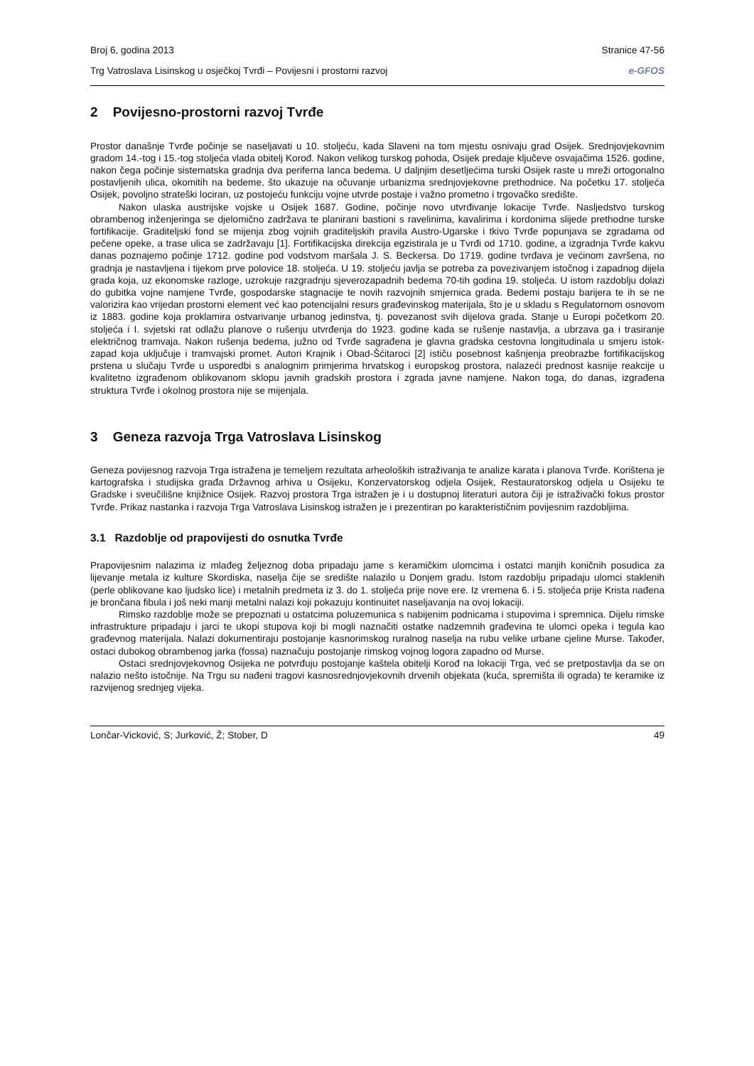Broj 6, godina 2013 Stranice 47-56
Trg Vatroslava Lisinskog u osječkoj Tvrđi – Povijesni i prostorni razvoj e-GFOS
2 Povijesno-prostorni razvoj Tvrđe
Prostor današnje Tvrđe počinje se naseljavati u 10. stoljeću, kada Slaveni na tom mjestu osnivaju grad Osijek. Srednjovjekovnim gradom 14.-tog i 15.-tog stoljeća vlada obitelj Korođ. Nakon velikog turskog pohoda, Osijek predaje ključeve osvajačima 1526. godine, nakon čega počinje sistematska gradnja dva periferna lanca bedema. U daljnjim desetljećima turski Osijek raste u mreži ortogonalno postavljenih ulica, okomitih na bedeme, što ukazuje na očuvanje urbanizma srednjovjekovne prethodnice. Na početku 17. stoljeća Osijek, povoljno strateški lociran, uz postojeću funkciju vojne utvrde postaje i važno prometno i trgovačko središte.
Nakon ulaska austrijske vojske u Osijek 1687. Godine, počinje novo utvrđivanje lokacije Tvrđe. Nasljedstvo turskog obrambenog inženjeringa se djelomično zadržava te planirani bastioni s ravelinima, kavalirima i kordonima slijede prethodne turske fortifikacije. Graditeljski fond se mijenja zbog vojnih graditeljskih pravila Austro-Ugarske i tkivo Tvrđe popunjava se zgradama od pečene opeke, a trase ulica se zadržavaju [1]. Fortifikacijska direkcija egzistirala je u Tvrđi od 1710. godine, a izgradnja Tvrđe kakvu danas poznajemo počinje 1712. godine pod vodstvom maršala J. S. Beckersa. Do 1719. godine tvrđava je većinom završena, no gradnja je nastavljena i tijekom prve polovice 18. stoljeća. U 19. stoljeću javlja se potreba za povezivanjem istočnog i zapadnog dijela grada koja, uz ekonomske razloge, uzrokuje razgradnju sjeverozapadnih bedema 70-tih godina 19. stoljeća. U istom razdoblju dolazi do gubitka vojne namjene Tvrđe, gospodarske stagnacije te novih razvojnih smjernica grada. Bedemi postaju barijera te ih se ne valorizira kao vrijedan prostorni element već kao potencijalni resurs građevinskog materijala, što je u skladu s Regulatornom osnovom iz 1883. godine koja proklamira ostvarivanje urbanog jedinstva, tj. povezanost svih dijelova grada. Stanje u Europi početkom 20. stoljeća i I. svjetski rat odlažu planove o rušenju utvrđenja do 1923. godine kada se rušenje nastavlja, a ubrzava ga i trasiranje električnog tramvaja. Nakon rušenja bedema, južno od Tvrđe sagrađena je glavna gradska cestovna longitudinala u smjeru istok-zapad koja uključuje i tramvajski promet. Autori Krajnik i Obad-Šćitaroci [2] ističu posebnost kašnjenja preobrazbe fortifikacijskog prstena u slučaju Tvrđe u usporedbi s analognim primjerima hrvatskog i europskog prostora, nalazeći prednost kasnije reakcije u kvalitetno izgrađenom oblikovanom sklopu javnih gradskih prostora i zgrada javne namjene. Nakon toga, do danas, izgrađena struktura Tvrđe i okolnog prostora nije se mijenjala.
3 Geneza razvoja Trga Vatroslava Lisinskog
Geneza povijesnog razvoja Trga istražena je temeljem rezultata arheoloških istraživanja te analize karata i planova Tvrđe. Korištena je kartografska i studijska građa Državnog arhiva u Osijeku, Konzervatorskog odjela Osijek, Restauratorskog odjela u Osijeku te Gradske i sveučilišne knjižnice Osijek. Razvoj prostora Trga istražen je i u dostupnoj literaturi autora čiji je istraživački fokus prostor Tvrđe. Prikaz nastanka i razvoja Trga Vatroslava Lisinskog istražen je i prezentiran po karakterističnim povijesnim razdobljima.
3.1 Razdoblje od prapovijesti do osnutka Tvrđe
Prapovijesnim nalazima iz mlađeg željeznog doba pripadaju jame s keramičkim ulomcima i ostatci manjih koničnih posudica za lijevanje metala iz kulture Skordiska, naselja čije se središte nalazilo u Donjem gradu. Istom razdoblju pripadaju ulomci staklenih (perle oblikovane kao ljudsko lice) i metalnih predmeta iz 3. do 1. stoljeća prije nove ere. Iz vremena 6. i 5. stoljeća prije Krista nađena je brončana fibula i još neki manji metalni nalazi koji pokazuju kontinuitet naseljavanja na ovoj lokaciji.
Rimsko razdoblje može se prepoznati u ostatcima poluzemunica s nabijenim podnicama i stupovima i spremnica. Dijelu rimske infrastrukture pripadaju i jarci te ukopi stupova koji bi mogli naznačiti ostatke nadzemnih građevina te ulomci opeka i tegula kao građevnog materijala. Nalazi dokumentiraju postojanje kasnorimskog ruralnog naselja na rubu velike urbane cjeline Murse. Također, ostaci dubokog obrambenog jarka (fossa) naznačuju postojanje rimskog vojnog logora zapadno od Murse.
Ostaci srednjovjekovnog Osijeka ne potvrđuju postojanje kaštela obitelji Korođ na lokaciji Trga, već se pretpostavlja da se on nalazio nešto istočnije. Na Trgu su nađeni tragovi kasnosrednjovjekovnih drvenih objekata (kuća, spremišta ili ograda) te keramike iz razvijenog srednjeg vijeka.
Lončar-Vicković, S; Jurković, Ž; Stober, D 49